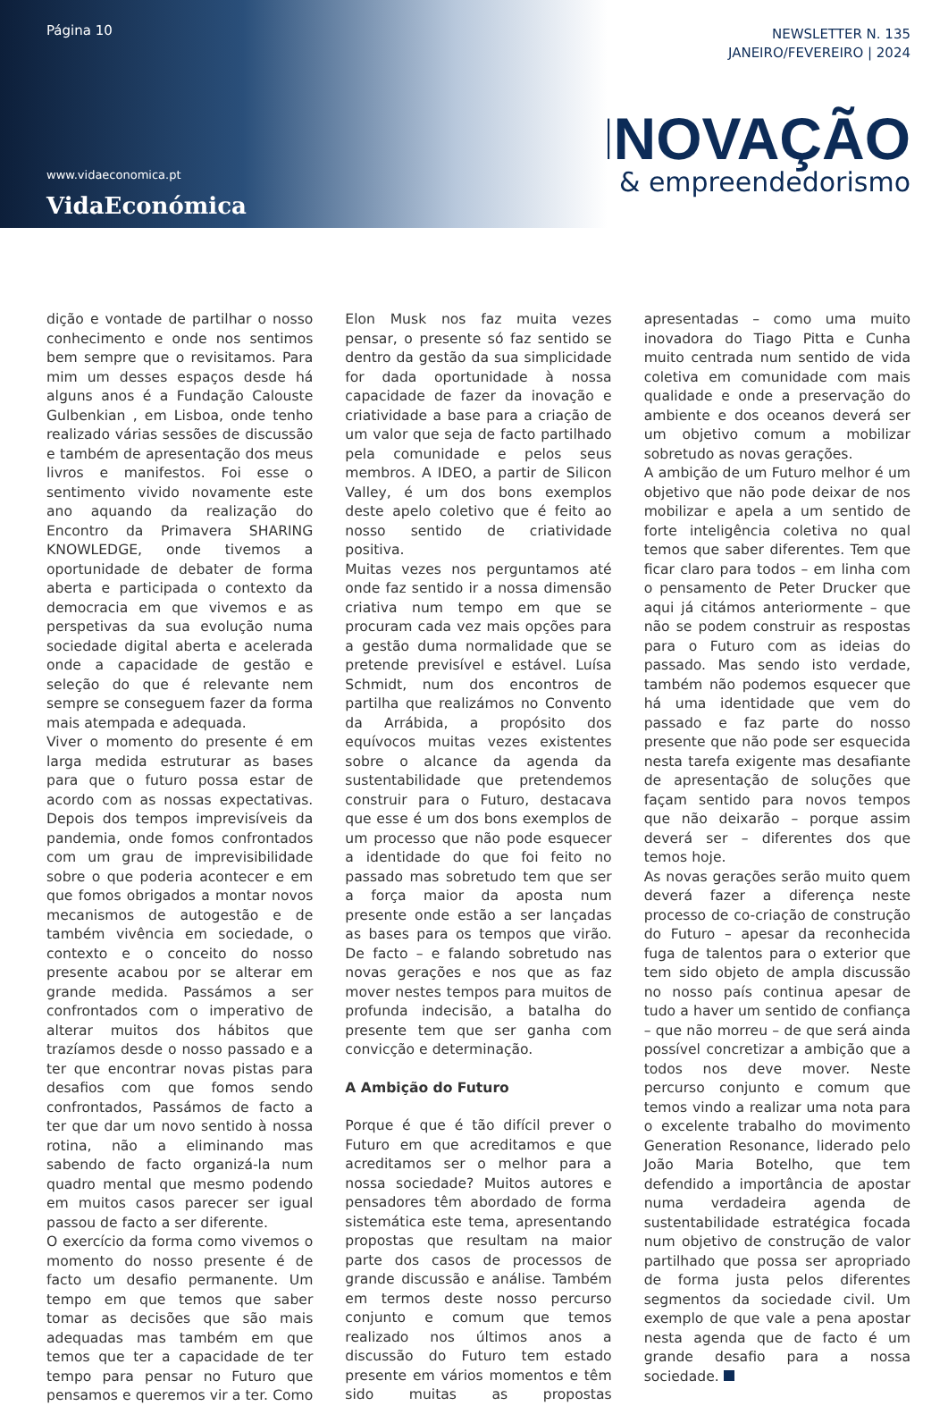Página 10
www.vidaeconomica.pt
VidaEconómica
NEWSLETTER N. 135
JANEIRO/FEVEREIRO | 2024
INOVAÇÃO
& empreendedorismo
dição e vontade de partilhar o nosso conhecimento e onde nos sentimos bem sempre que o revisitamos. Para mim um desses espaços desde há alguns anos é a Fundação Calouste Gulbenkian , em Lisboa, onde tenho realizado várias sessões de discussão e também de apresentação dos meus livros e manifestos. Foi esse o sentimento vivido novamente este ano aquando da realização do Encontro da Primavera SHARING KNOWLEDGE, onde tivemos a oportunidade de debater de forma aberta e participada o contexto da democracia em que vivemos e as perspetivas da sua evolução numa sociedade digital aberta e acelerada onde a capacidade de gestão e seleção do que é relevante nem sempre se conseguem fazer da forma mais atempada e adequada.
Viver o momento do presente é em larga medida estruturar as bases para que o futuro possa estar de acordo com as nossas expectativas. Depois dos tempos imprevisíveis da pandemia, onde fomos confrontados com um grau de imprevisibilidade sobre o que poderia acontecer e em que fomos obrigados a montar novos mecanismos de autogestão e de também vivência em sociedade, o contexto e o conceito do nosso presente acabou por se alterar em grande medida. Passámos a ser confrontados com o imperativo de alterar muitos dos hábitos que trazíamos desde o nosso passado e a ter que encontrar novas pistas para desafios com que fomos sendo confrontados, Passámos de facto a ter que dar um novo sentido à nossa rotina, não a eliminando mas sabendo de facto organizá-la num quadro mental que mesmo podendo em muitos casos parecer ser igual passou de facto a ser diferente.
O exercício da forma como vivemos o momento do nosso presente é de facto um desafio permanente. Um tempo em que temos que saber tomar as decisões que são mais adequadas mas também em que temos que ter a capacidade de ter tempo para pensar no Futuro que pensamos e queremos vir a ter. Como Elon Musk nos faz muita vezes pensar, o presente só faz sentido se dentro da gestão da sua simplicidade for dada oportunidade à nossa capacidade de fazer da inovação e criatividade a base para a criação de um valor que seja de facto partilhado pela comunidade e pelos seus membros. A IDEO, a partir de Silicon Valley, é um dos bons exemplos deste apelo coletivo que é feito ao nosso sentido de criatividade positiva.
Muitas vezes nos perguntamos até onde faz sentido ir a nossa dimensão criativa num tempo em que se procuram cada vez mais opções para a gestão duma normalidade que se pretende previsível e estável. Luísa Schmidt, num dos encontros de partilha que realizámos no Convento da Arrábida, a propósito dos equívocos muitas vezes existentes sobre o alcance da agenda da sustentabilidade que pretendemos construir para o Futuro, destacava que esse é um dos bons exemplos de um processo que não pode esquecer a identidade do que foi feito no passado mas sobretudo tem que ser a força maior da aposta num presente onde estão a ser lançadas as bases para os tempos que virão. De facto – e falando sobretudo nas novas gerações e nos que as faz mover nestes tempos para muitos de profunda indecisão, a batalha do presente tem que ser ganha com convicção e determinação.
A Ambição do Futuro
Porque é que é tão difícil prever o Futuro em que acreditamos e que acreditamos ser o melhor para a nossa sociedade? Muitos autores e pensadores têm abordado de forma sistemática este tema, apresentando propostas que resultam na maior parte dos casos de processos de grande discussão e análise. Também em termos deste nosso percurso conjunto e comum que temos realizado nos últimos anos a discussão do Futuro tem estado presente em vários momentos e têm sido muitas as propostas apresentadas – como uma muito inovadora do Tiago Pitta e Cunha muito centrada num sentido de vida coletiva em comunidade com mais qualidade e onde a preservação do ambiente e dos oceanos deverá ser um objetivo comum a mobilizar sobretudo as novas gerações.
A ambição de um Futuro melhor é um objetivo que não pode deixar de nos mobilizar e apela a um sentido de forte inteligência coletiva no qual temos que saber diferentes. Tem que ficar claro para todos – em linha com o pensamento de Peter Drucker que aqui já citámos anteriormente – que não se podem construir as respostas para o Futuro com as ideias do passado. Mas sendo isto verdade, também não podemos esquecer que há uma identidade que vem do passado e faz parte do nosso presente que não pode ser esquecida nesta tarefa exigente mas desafiante de apresentação de soluções que façam sentido para novos tempos que não deixarão – porque assim deverá ser – diferentes dos que temos hoje.
As novas gerações serão muito quem deverá fazer a diferença neste processo de co-criação de construção do Futuro – apesar da reconhecida fuga de talentos para o exterior que tem sido objeto de ampla discussão no nosso país continua apesar de tudo a haver um sentido de confiança – que não morreu – de que será ainda possível concretizar a ambição que a todos nos deve mover. Neste percurso conjunto e comum que temos vindo a realizar uma nota para o excelente trabalho do movimento Generation Resonance, liderado pelo João Maria Botelho, que tem defendido a importância de apostar numa verdadeira agenda de sustentabilidade estratégica focada num objetivo de construção de valor partilhado que possa ser apropriado de forma justa pelos diferentes segmentos da sociedade civil. Um exemplo de que vale a pena apostar nesta agenda que de facto é um grande desafio para a nossa sociedade.